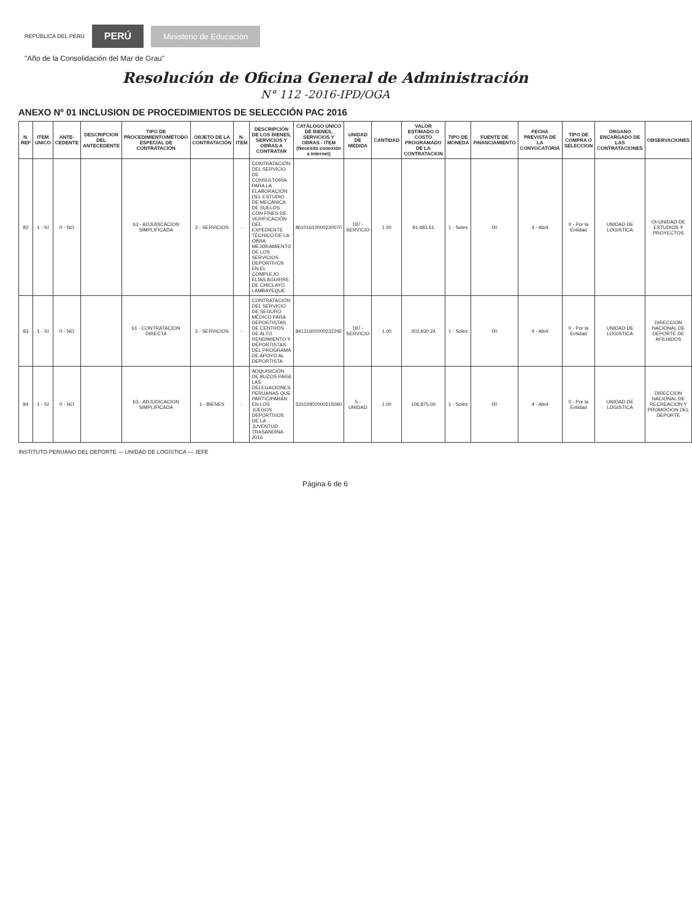REPÚBLICA DEL PERÚ PERÚ Ministerio de Educación
"Año de la Consolidación del Mar de Grau"
Resolución de Oficina General de Administración
N° 112 -2016-IPD/OGA
ANEXO Nº 01 INCLUSION DE PROCEDIMIENTOS DE SELECCIÓN PAC 2016
| N. REF | ITEM UNICO | ANTE-CEDENTE | DESCRIPCION DEL ANTECEDENTE | TIPO DE PROCEDIMIENTO/MÉTODO ESPECIAL DE CONTRATACION | OBJETO DE LA CONTRATACIÓN | N. ITEM | DESCRIPCIÓN DE LOS BIENES, SERVICIOS Y OBRAS A CONTRATAR | CATÁLOGO ÚNICO DE BIENES, SERVICIOS Y OBRAS - ITEM (Necesita conexión a Internet) | UNIDAD DE MEDIDA | CANTIDAD | VALOR ESTIMADO O COSTO PROGRAMADO DE LA CONTRATACION | TIPO DE MONEDA | FUENTE DE FINANCIAMIENTO | FECHA PREVISTA DE LA CONVOCATORIA | TIPO DE COMPRA O SELECCION | ÓRGANO ENCARGADO DE LAS CONTRATACIONES | OBSERVACIONES |
| --- | --- | --- | --- | --- | --- | --- | --- | --- | --- | --- | --- | --- | --- | --- | --- | --- | --- |
| 82 | 1 - SI | 0 - NO | | 63 - ADJUDICACION SIMPLIFICADA | 2 - SERVICIOS | - | CONTRATACIÓN DEL SERVICIO DE CONSULTORÍA PARA LA ELABORACIÓN DEL ESTUDIO DE MECÁNICA DE SUELOS CON FINES DE VERIFICACIÓN DEL EXPEDIENTE TÉCNICO DE LA OBRA MEJORAMIENTO DE LOS SERVICIOS DEPORTIVOS EN EL COMPLEJO ELÍAS AGUIRRE DE CHICLAYO LAMBAYEQUE | 86101610000230070 | 187 - SERVICIO | 1.00 | 91,483.51 | 1 - Soles | 00 | 4 - Abril | 0 - Por la Entidad | UNIDAD DE LOGISTICA | OI-UNIDAD DE ESTUDIOS Y PROYECTOS |
| 83 | 1 - SI | 0 - NO | | 61 - CONTRATACION DIRECTA | 2 - SERVICIOS | - | CONTRATACIÓN DEL SERVICIO DE SEGURO MÉDICO PARA DEPORTISTAS DE CENTROS DE ALTO RENDIMIENTO Y DEPORTISTAS DEL PROGRAMA DE APOYO AL DEPORTISTA | 84131602000232292 | 187 - SERVICIO | 1.00 | 302,930.24 | 1 - Soles | 00 | 4 - Abril | 0 - Por la Entidad | UNIDAD DE LOGISTICA | DIRECCION NACIONAL DE DEPORTE DE AFILIADOS |
| 84 | 1 - SI | 0 - NO | | 63 - ADJUDICACION SIMPLIFICADA | 1 - BIENES | - | ADQUISICIÓN DE BUZOS PARA LAS DELEGACIONES PERUANAS QUE PARTICIPARÁN EN LOS JUEGOS DEPORTIVOS DE LA JUVENTUD TRASANDINA 2016 | 53102902000215060 | 5 - UNIDAD | 1.00 | 106,875.00 | 1 - Soles | 00 | 4 - Abril | 0 - Por la Entidad | UNIDAD DE LOGISTICA | DIRECCION NACIONAL DE RECREACION Y PROMOCION DEL DEPORTE |
INSTITUTO PERUANO DEL DEPORTE — UNIDAD DE LOGÍSTICA — JEFE
Página 6 de 6